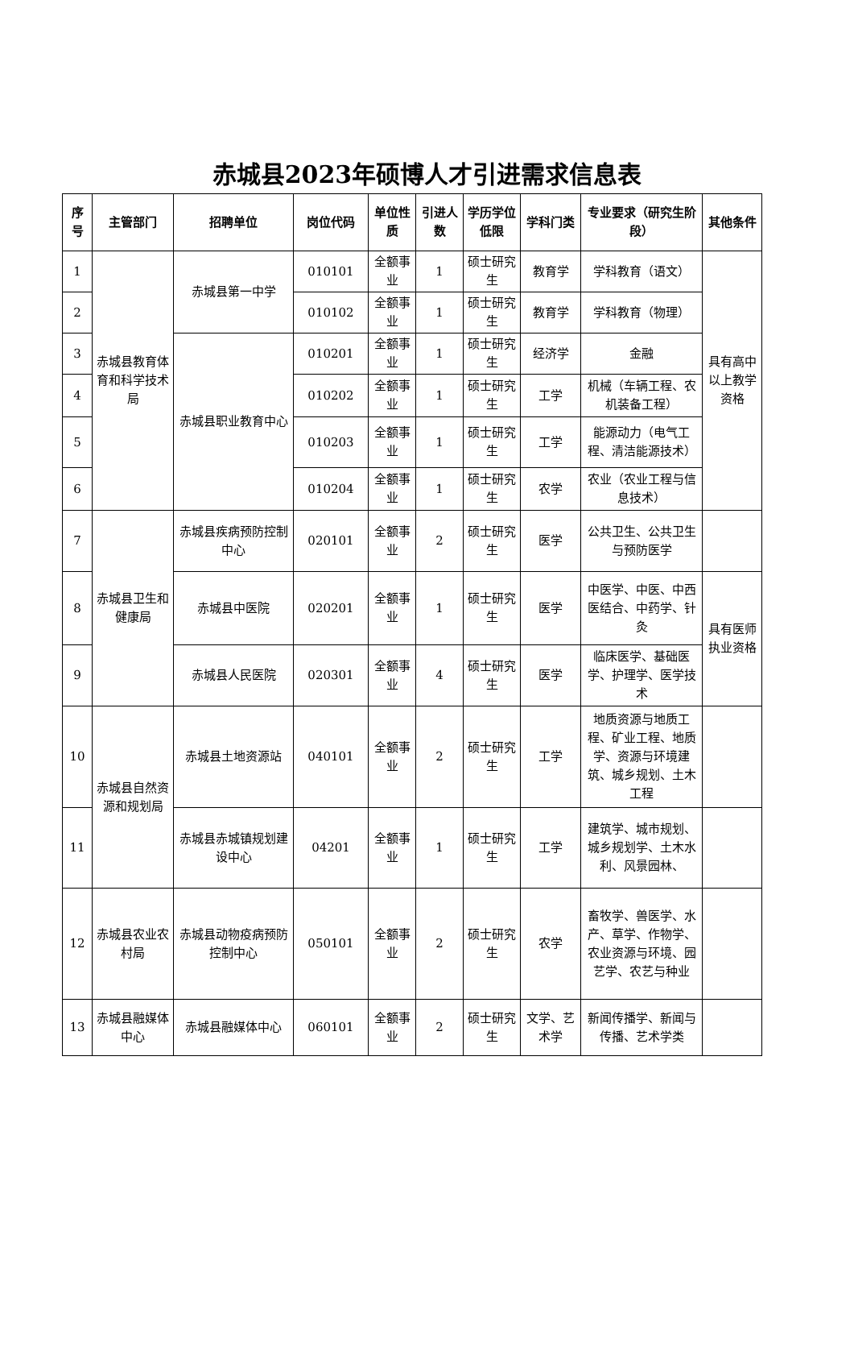赤城县2023年硕博人才引进需求信息表
| 序号 | 主管部门 | 招聘单位 | 岗位代码 | 单位性质 | 引进人数 | 学历学位低限 | 学科门类 | 专业要求（研究生阶段） | 其他条件 |
| --- | --- | --- | --- | --- | --- | --- | --- | --- | --- |
| 1 | 赤城县教育体育和科学技术局 | 赤城县第一中学 | 010101 | 全额事业 | 1 | 硕士研究生 | 教育学 | 学科教育（语文） | 具有高中以上教学资格 |
| 2 | | | 010102 | 全额事业 | 1 | 硕士研究生 | 教育学 | 学科教育（物理） | |
| 3 | | 赤城县职业教育中心 | 010201 | 全额事业 | 1 | 硕士研究生 | 经济学 | 金融 | |
| 4 | | | 010202 | 全额事业 | 1 | 硕士研究生 | 工学 | 机械（车辆工程、农机装备工程） | |
| 5 | | | 010203 | 全额事业 | 1 | 硕士研究生 | 工学 | 能源动力（电气工程、清洁能源技术） | |
| 6 | | | 010204 | 全额事业 | 1 | 硕士研究生 | 农学 | 农业（农业工程与信息技术） | |
| 7 | 赤城县卫生和健康局 | 赤城县疾病预防控制中心 | 020101 | 全额事业 | 2 | 硕士研究生 | 医学 | 公共卫生、公共卫生与预防医学 | |
| 8 | | 赤城县中医院 | 020201 | 全额事业 | 1 | 硕士研究生 | 医学 | 中医学、中医、中西医结合、中药学、针灸 | 具有医师执业资格 |
| 9 | | 赤城县人民医院 | 020301 | 全额事业 | 4 | 硕士研究生 | 医学 | 临床医学、基础医学、护理学、医学技术 | |
| 10 | 赤城县自然资源和规划局 | 赤城县土地资源站 | 040101 | 全额事业 | 2 | 硕士研究生 | 工学 | 地质资源与地质工程、矿业工程、地质学、资源与环境建筑、城乡规划、土木工程 | |
| 11 | | 赤城县赤城镇规划建设中心 | 04201 | 全额事业 | 1 | 硕士研究生 | 工学 | 建筑学、城市规划、城乡规划学、土木水利、风景园林、 | |
| 12 | 赤城县农业农村局 | 赤城县动物疫病预防控制中心 | 050101 | 全额事业 | 2 | 硕士研究生 | 农学 | 畜牧学、兽医学、水产、草学、作物学、农业资源与环境、园艺学、农艺与种业 | |
| 13 | 赤城县融媒体中心 | 赤城县融媒体中心 | 060101 | 全额事业 | 2 | 硕士研究生 | 文学、艺术学 | 新闻传播学、新闻与传播、艺术学类 | |